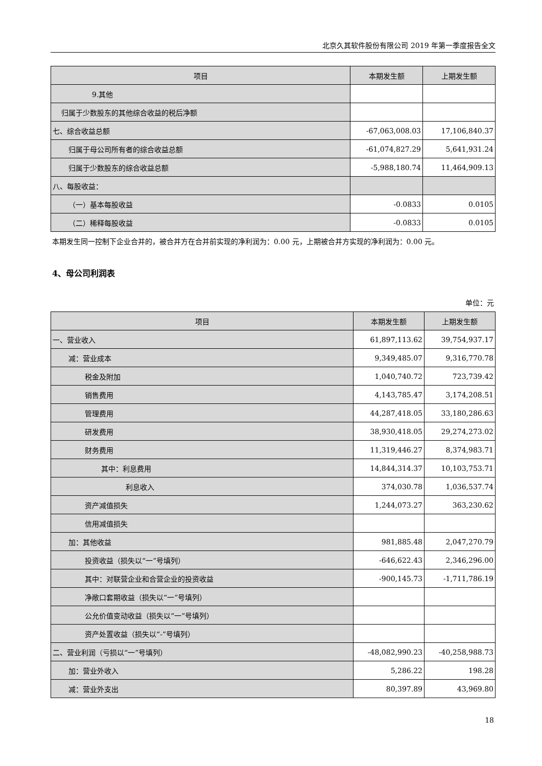北京久其软件股份有限公司 2019 年第一季度报告全文
| 项目 | 本期发生额 | 上期发生额 |
| --- | --- | --- |
| 9.其他 | | |
| 归属于少数股东的其他综合收益的税后净额 | | |
| 七、综合收益总额 | -67,063,008.03 | 17,106,840.37 |
| 归属于母公司所有者的综合收益总额 | -61,074,827.29 | 5,641,931.24 |
| 归属于少数股东的综合收益总额 | -5,988,180.74 | 11,464,909.13 |
| 八、每股收益： | | |
| （一）基本每股收益 | -0.0833 | 0.0105 |
| （二）稀释每股收益 | -0.0833 | 0.0105 |
本期发生同一控制下企业合并的，被合并方在合并前实现的净利润为：0.00 元，上期被合并方实现的净利润为：0.00 元。
4、母公司利润表
单位：元
| 项目 | 本期发生额 | 上期发生额 |
| --- | --- | --- |
| 一、营业收入 | 61,897,113.62 | 39,754,937.17 |
| 减：营业成本 | 9,349,485.07 | 9,316,770.78 |
| 税金及附加 | 1,040,740.72 | 723,739.42 |
| 销售费用 | 4,143,785.47 | 3,174,208.51 |
| 管理费用 | 44,287,418.05 | 33,180,286.63 |
| 研发费用 | 38,930,418.05 | 29,274,273.02 |
| 财务费用 | 11,319,446.27 | 8,374,983.71 |
| 其中：利息费用 | 14,844,314.37 | 10,103,753.71 |
| 利息收入 | 374,030.78 | 1,036,537.74 |
| 资产减值损失 | 1,244,073.27 | 363,230.62 |
| 信用减值损失 | | |
| 加：其他收益 | 981,885.48 | 2,047,270.79 |
| 投资收益（损失以“一”号填列） | -646,622.43 | 2,346,296.00 |
| 其中：对联营企业和合营企业的投资收益 | -900,145.73 | -1,711,786.19 |
| 净敞口套期收益（损失以“一”号填列） | | |
| 公允价值变动收益（损失以“一”号填列） | | |
| 资产处置收益（损失以“-”号填列） | | |
| 二、营业利润（亏损以“一”号填列） | -48,082,990.23 | -40,258,988.73 |
| 加：营业外收入 | 5,286.22 | 198.28 |
| 减：营业外支出 | 80,397.89 | 43,969.80 |
18